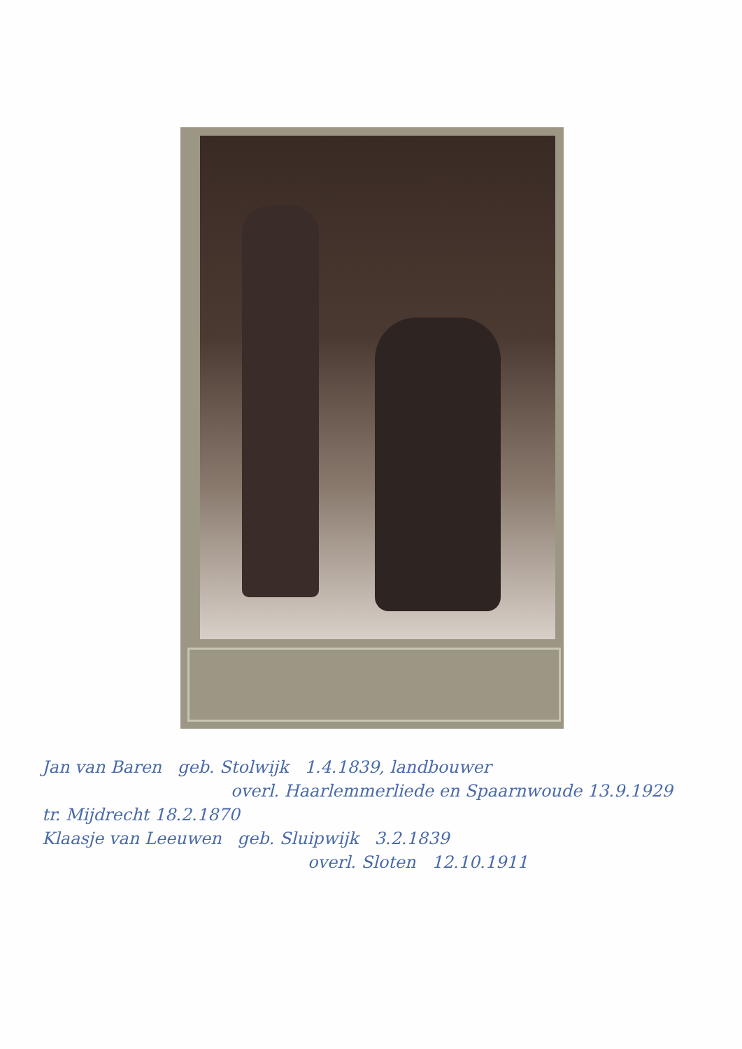Jan van Baren geb. Stolwijk 1.4.1839, landbouwer
overl. Haarlemmerliede en Spaarnwoude 13.9.1929
tr. Mijdrecht 18.2.1870
Klaasje van Leeuwen geb. Sluipwijk 3.2.1839
overl. Sloten 12.10.1911